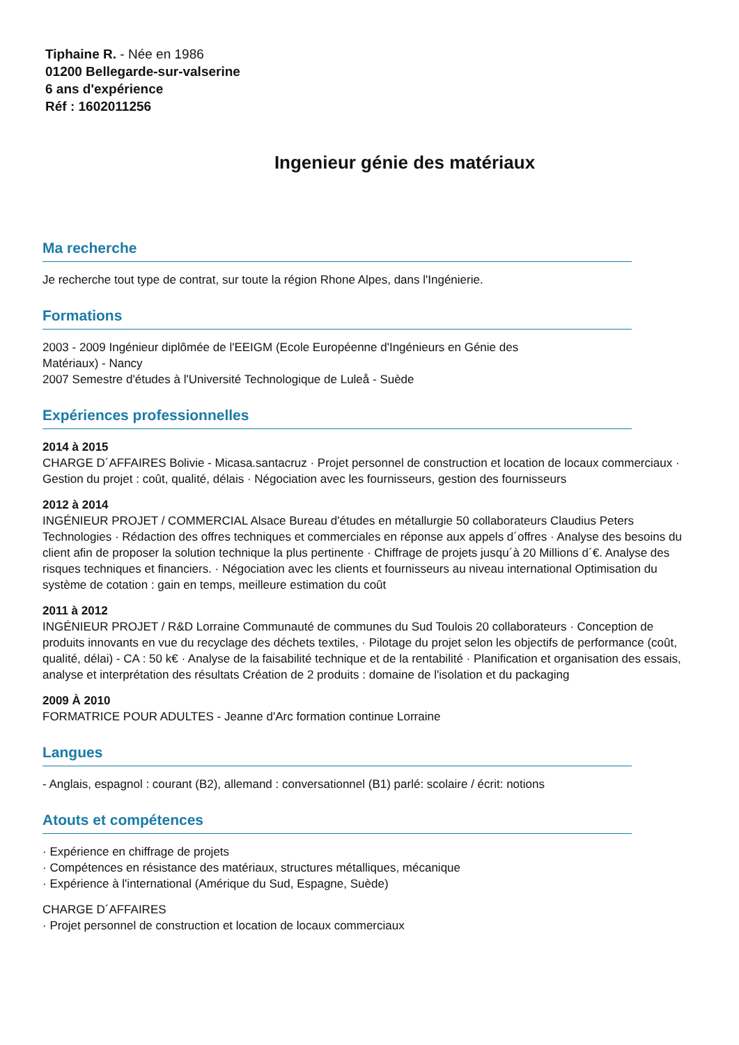Tiphaine R. - Née en 1986
01200 Bellegarde-sur-valserine
6 ans d'expérience
Réf : 1602011256
Ingenieur génie des matériaux
Ma recherche
Je recherche tout type de contrat, sur toute la région Rhone Alpes, dans l'Ingénierie.
Formations
2003 - 2009 Ingénieur diplômée de l'EEIGM (Ecole Européenne d'Ingénieurs en Génie des
Matériaux) - Nancy
2007 Semestre d'études à l'Université Technologique de Luleå - Suède
Expériences professionnelles
2014 à 2015
CHARGE D´AFFAIRES Bolivie - Micasa.santacruz · Projet personnel de construction et location de locaux commerciaux · Gestion du projet : coût, qualité, délais · Négociation avec les fournisseurs, gestion des fournisseurs
2012 à 2014
INGÉNIEUR PROJET / COMMERCIAL Alsace Bureau d'études en métallurgie 50 collaborateurs Claudius Peters Technologies · Rédaction des offres techniques et commerciales en réponse aux appels d´offres · Analyse des besoins du client afin de proposer la solution technique la plus pertinente · Chiffrage de projets jusqu´à 20 Millions d´€. Analyse des risques techniques et financiers. · Négociation avec les clients et fournisseurs au niveau international Optimisation du système de cotation : gain en temps, meilleure estimation du coût
2011 à 2012
INGÉNIEUR PROJET / R&D Lorraine Communauté de communes du Sud Toulois 20 collaborateurs · Conception de produits innovants en vue du recyclage des déchets textiles, · Pilotage du projet selon les objectifs de performance (coût, qualité, délai) - CA : 50 k€ · Analyse de la faisabilité technique et de la rentabilité · Planification et organisation des essais, analyse et interprétation des résultats Création de 2 produits : domaine de l'isolation et du packaging
2009 À 2010
FORMATRICE POUR ADULTES - Jeanne d'Arc formation continue Lorraine
Langues
- Anglais, espagnol : courant (B2), allemand : conversationnel (B1) parlé: scolaire / écrit: notions
Atouts et compétences
· Expérience en chiffrage de projets
· Compétences en résistance des matériaux, structures métalliques, mécanique
· Expérience à l'international (Amérique du Sud, Espagne, Suède)
CHARGE D´AFFAIRES
· Projet personnel de construction et location de locaux commerciaux